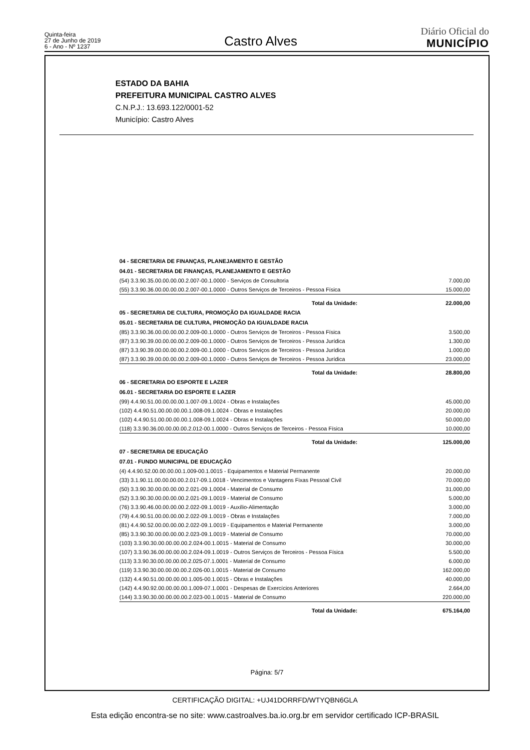Quinta-feira
27 de Junho de 2019
6 - Ano - Nº 1237
Castro Alves
Diário Oficial do
MUNICÍPIO
ESTADO DA BAHIA
PREFEITURA MUNICIPAL CASTRO ALVES
C.N.P.J.: 13.693.122/0001-52
Município: Castro Alves
| 04 - SECRETARIA DE FINANÇAS, PLANEJAMENTO E GESTÃO | |
| 04.01 - SECRETARIA DE FINANÇAS, PLANEJAMENTO E GESTÃO | |
| (54) 3.3.90.35.00.00.00.00.2.007-00.1.0000 - Serviços de Consultoria | 7.000,00 |
| (55) 3.3.90.36.00.00.00.00.2.007-00.1.0000 - Outros Serviços de Terceiros - Pessoa Física | 15.000,00 |
| Total da Unidade: | 22.000,00 |
| 05 - SECRETARIA DE CULTURA, PROMOÇÃO DA IGUALDADE RACIA | |
| 05.01 - SECRETARIA DE CULTURA, PROMOÇÃO DA IGUALDADE RACIA | |
| (85) 3.3.90.36.00.00.00.00.2.009-00.1.0000 - Outros Serviços de Terceiros - Pessoa Física | 3.500,00 |
| (87) 3.3.90.39.00.00.00.00.2.009-00.1.0000 - Outros Serviços de Terceiros - Pessoa Jurídica | 1.300,00 |
| (87) 3.3.90.39.00.00.00.00.2.009-00.1.0000 - Outros Serviços de Terceiros - Pessoa Jurídica | 1.000,00 |
| (87) 3.3.90.39.00.00.00.00.2.009-00.1.0000 - Outros Serviços de Terceiros - Pessoa Jurídica | 23.000,00 |
| Total da Unidade: | 28.800,00 |
| 06 - SECRETARIA DO ESPORTE E LAZER | |
| 06.01 - SECRETARIA DO ESPORTE E LAZER | |
| (99) 4.4.90.51.00.00.00.00.1.007-09.1.0024 - Obras e Instalações | 45.000,00 |
| (102) 4.4.90.51.00.00.00.00.1.008-09.1.0024 - Obras e Instalações | 20.000,00 |
| (102) 4.4.90.51.00.00.00.00.1.008-09.1.0024 - Obras e Instalações | 50.000,00 |
| (118) 3.3.90.36.00.00.00.00.2.012-00.1.0000 - Outros Serviços de Terceiros - Pessoa Física | 10.000,00 |
| Total da Unidade: | 125.000,00 |
| 07 - SECRETARIA DE EDUCAÇÃO | |
| 07.01 - FUNDO MUNICIPAL DE EDUCAÇÃO | |
| (4) 4.4.90.52.00.00.00.00.1.009-00.1.0015 - Equipamentos e Material Permanente | 20.000,00 |
| (33) 3.1.90.11.00.00.00.00.2.017-09.1.0018 - Vencimentos e Vantagens Fixas Pessoal Civil | 70.000,00 |
| (50) 3.3.90.30.00.00.00.00.2.021-09.1.0004 - Material de Consumo | 31.000,00 |
| (52) 3.3.90.30.00.00.00.00.2.021-09.1.0019 - Material de Consumo | 5.000,00 |
| (76) 3.3.90.46.00.00.00.00.2.022-09.1.0019 - Auxílio-Alimentação | 3.000,00 |
| (79) 4.4.90.51.00.00.00.00.2.022-09.1.0019 - Obras e Instalações | 7.000,00 |
| (81) 4.4.90.52.00.00.00.00.2.022-09.1.0019 - Equipamentos e Material Permanente | 3.000,00 |
| (85) 3.3.90.30.00.00.00.00.2.023-09.1.0019 - Material de Consumo | 70.000,00 |
| (103) 3.3.90.30.00.00.00.00.2.024-00.1.0015 - Material de Consumo | 30.000,00 |
| (107) 3.3.90.36.00.00.00.00.2.024-09.1.0019 - Outros Serviços de Terceiros - Pessoa Física | 5.500,00 |
| (113) 3.3.90.30.00.00.00.00.2.025-07.1.0001 - Material de Consumo | 6.000,00 |
| (119) 3.3.90.30.00.00.00.00.2.026-00.1.0015 - Material de Consumo | 162.000,00 |
| (132) 4.4.90.51.00.00.00.00.1.005-00.1.0015 - Obras e Instalações | 40.000,00 |
| (142) 4.4.90.92.00.00.00.00.1.009-07.1.0001 - Despesas de Exercícios Anteriores | 2.664,00 |
| (144) 3.3.90.30.00.00.00.00.2.023-00.1.0015 - Material de Consumo | 220.000,00 |
| Total da Unidade: | 675.164,00 |
Página: 5/7
CERTIFICAÇÃO DIGITAL: +UJ41DORRFD/WTYQBN6GLA
Esta edição encontra-se no site: www.castroalves.ba.io.org.br em servidor certificado ICP-BRASIL